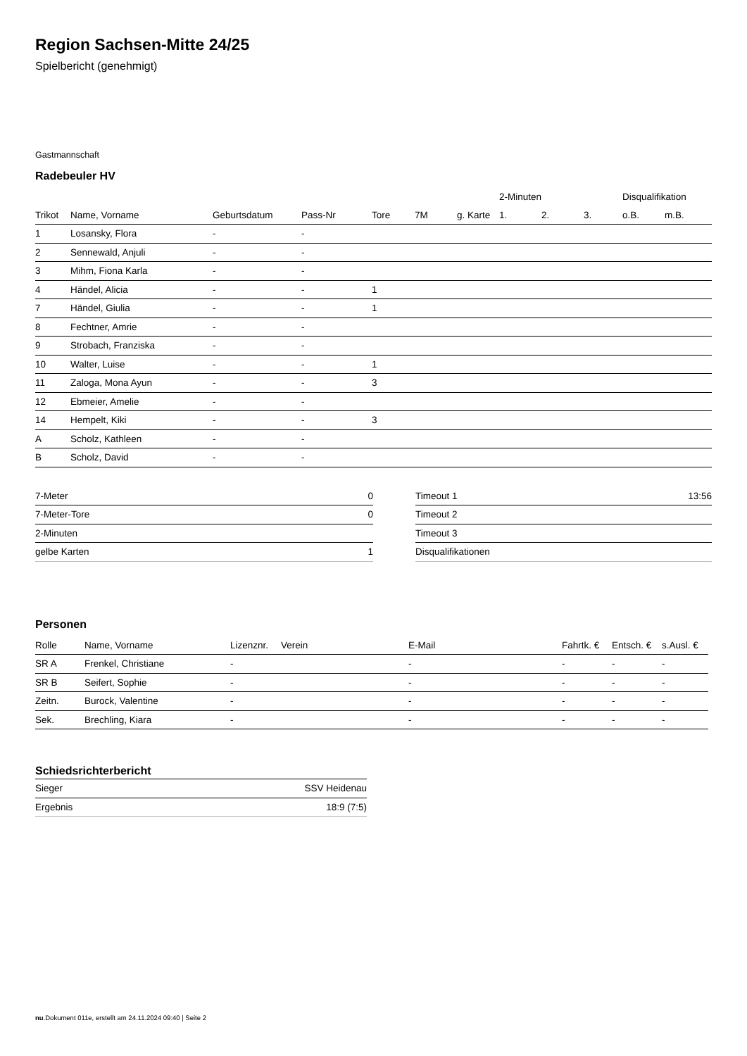Region Sachsen-Mitte 24/25
Spielbericht (genehmigt)
Gastmannschaft
Radebeuler HV
| | | | | | | | 2-Minuten | | | Disqualifikation | |
| --- | --- | --- | --- | --- | --- | --- | --- | --- | --- | --- | --- |
| Trikot | Name, Vorname | Geburtsdatum | Pass-Nr | Tore | 7M | g. Karte | 1. | 2. | 3. | o.B. | m.B. |
| 1 | Losansky, Flora | - | - | | | | | | | | |
| 2 | Sennewald, Anjuli | - | - | | | | | | | | |
| 3 | Mihm, Fiona Karla | - | - | | | | | | | | |
| 4 | Händel, Alicia | - | - | 1 | | | | | | | |
| 7 | Händel, Giulia | - | - | 1 | | | | | | | |
| 8 | Fechtner, Amrie | - | - | | | | | | | | |
| 9 | Strobach, Franziska | - | - | | | | | | | | |
| 10 | Walter, Luise | - | - | 1 | | | | | | | |
| 11 | Zaloga, Mona Ayun | - | - | 3 | | | | | | | |
| 12 | Ebmeier, Amelie | - | - | | | | | | | | |
| 14 | Hempelt, Kiki | - | - | 3 | | | | | | | |
| A | Scholz, Kathleen | - | - | | | | | | | | |
| B | Scholz, David | - | - | | | | | | | | |
| 7-Meter | 0 |
| 7-Meter-Tore | 0 |
| 2-Minuten | |
| gelbe Karten | 1 |
| Timeout 1 | 13:56 |
| Timeout 2 | |
| Timeout 3 | |
| Disqualifikationen | |
Personen
| Rolle | Name, Vorname | Lizenznr. | Verein | E-Mail | Fahrtk. € | Entsch. € | s.Ausl. € |
| --- | --- | --- | --- | --- | --- | --- | --- |
| SR A | Frenkel, Christiane | - | | - | - | - | - |
| SR B | Seifert, Sophie | - | | - | - | - | - |
| Zeitn. | Burock, Valentine | - | | - | - | - | - |
| Sek. | Brechling, Kiara | - | | - | - | - | - |
Schiedsrichterbericht
| Sieger | SSV Heidenau |
| Ergebnis | 18:9 (7:5) |
nu.Dokument 011e, erstellt am 24.11.2024 09:40 | Seite 2